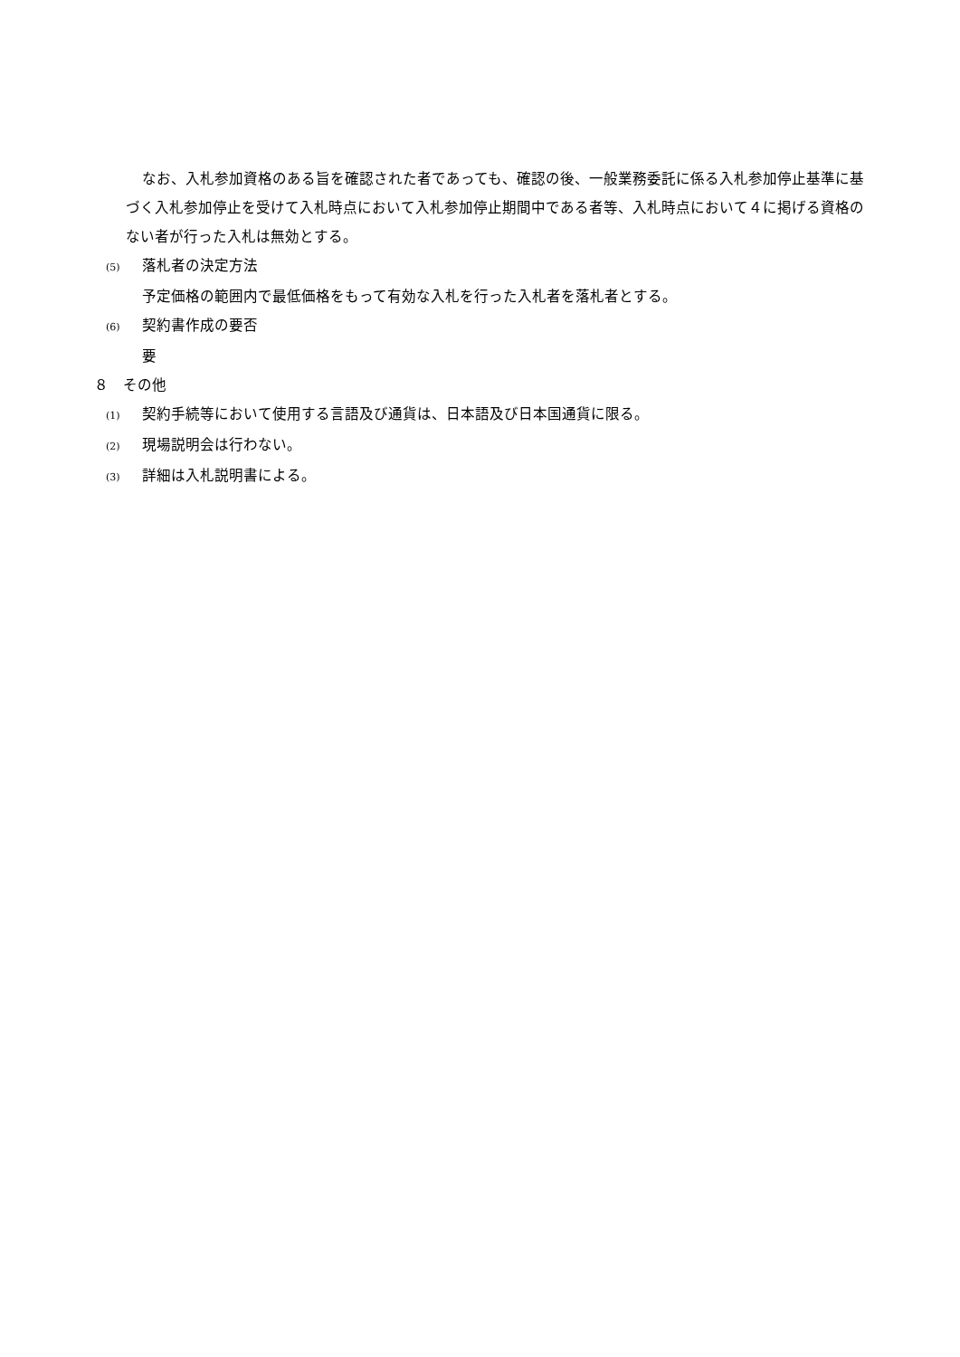なお、入札参加資格のある旨を確認された者であっても、確認の後、一般業務委託に係る入札参加停止基準に基づく入札参加停止を受けて入札時点において入札参加停止期間中である者等、入札時点において４に掲げる資格のない者が行った入札は無効とする。
(5) 落札者の決定方法
予定価格の範囲内で最低価格をもって有効な入札を行った入札者を落札者とする。
(6) 契約書作成の要否
要
８　その他
(1) 契約手続等において使用する言語及び通貨は、日本語及び日本国通貨に限る。
(2) 現場説明会は行わない。
(3) 詳細は入札説明書による。